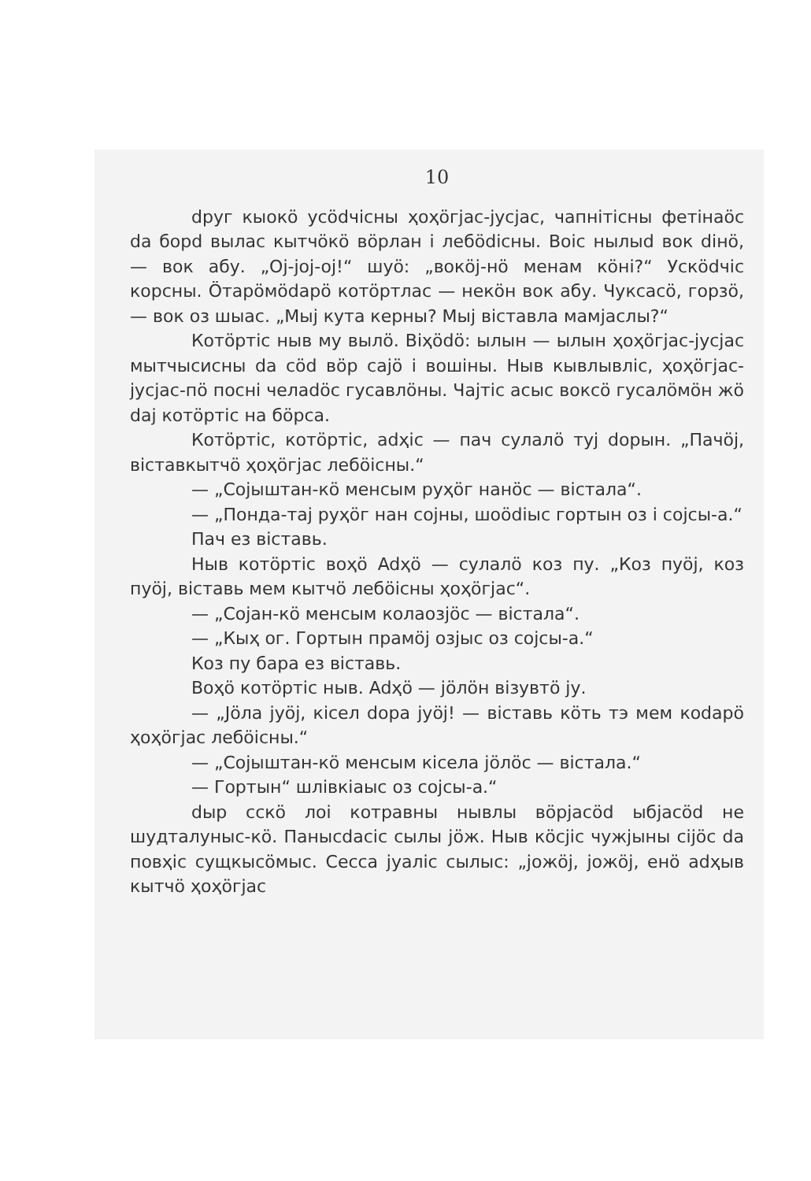10
dруг кыокӧ усӧdчісны ҳоҳӧгјас-јусјас, чапнітісны фетінаӧс da борd вылас кытчӧкӧ вӧрлан і лебӧdісны. Воіс нылыd вок dінӧ, — вок абу. „Oj-joj-oj!“ шуӧ: „вокӧј-нӧ менам кӧні?“ Ускӧdчіс корсны. Ӧтарӧмӧdарӧ котӧртлас — некӧн вок абу. Чуксасӧ, горзӧ, — вок оз шыас. „Мыј кутa керны? Мыј віставла мамјаслы?“
Котӧртіс ныв му вылӧ. Віҳӧdӧ: ылын — ылын ҳоҳӧгјас-јусјас мытчысисны da сӧd вӧр сајӧ і вошіны. Ныв кывлывліс, ҳоҳӧгјас-јусјас-пӧ посні челаdӧс гусавлӧны. Чајтіс асыс воксӧ гусалӧмӧн жӧ dај котӧртіс на бӧрса.
Котӧртіс, котӧртіс, adҳіс — пач сулалӧ туј dорын. „Пачӧј, віставкытчӧ ҳоҳӧгјас лебӧісны.“
— „Сојыштан-кӧ менсым руҳӧг нанӧс — вістала“.
— „Пондa-тај руҳӧг нан сојны, шоӧdіыс гортын оз і сојсы-а.“
Пач ез віставь.
Ныв котӧртіс воҳӧ Adҳӧ — сулалӧ коз пу. „Коз пуӧј, коз пуӧј, віставь мем кытчӧ лебӧісны ҳоҳӧгјас“.
— „Сојан-кӧ менсым колаозјӧс — вістала“.
— „Кыҳ ог. Гортын прамӧј озјыс оз сојсы-а.“
Коз пу бара ез віставь.
Воҳӧ котӧртіс ныв. Adҳӧ — јӧлӧн візувтӧ ју.
— „Јӧла јуӧј, кісел dора јуӧј! — віставь кӧть тэ мем коdарӧ ҳоҳӧгјас лебӧісны.“
— „Сојыштан-кӧ менсым кісела јӧлӧс — вістала.“
— Гортын“ шлівкіаыс оз сојсы-а.“
dыр сскӧ лоі котравны нывлы вӧрјасӧd ыбјасӧd не шудталуныс-кӧ. Панысdасіс сылы јӧж. Ныв кӧсјіс чужјыны сіјӧс da повҳіс сущкысӧмыс. Сесса јуаліс сылыс: „јожӧј, јожӧј, енӧ adҳыв кытчӧ ҳоҳӧгјас